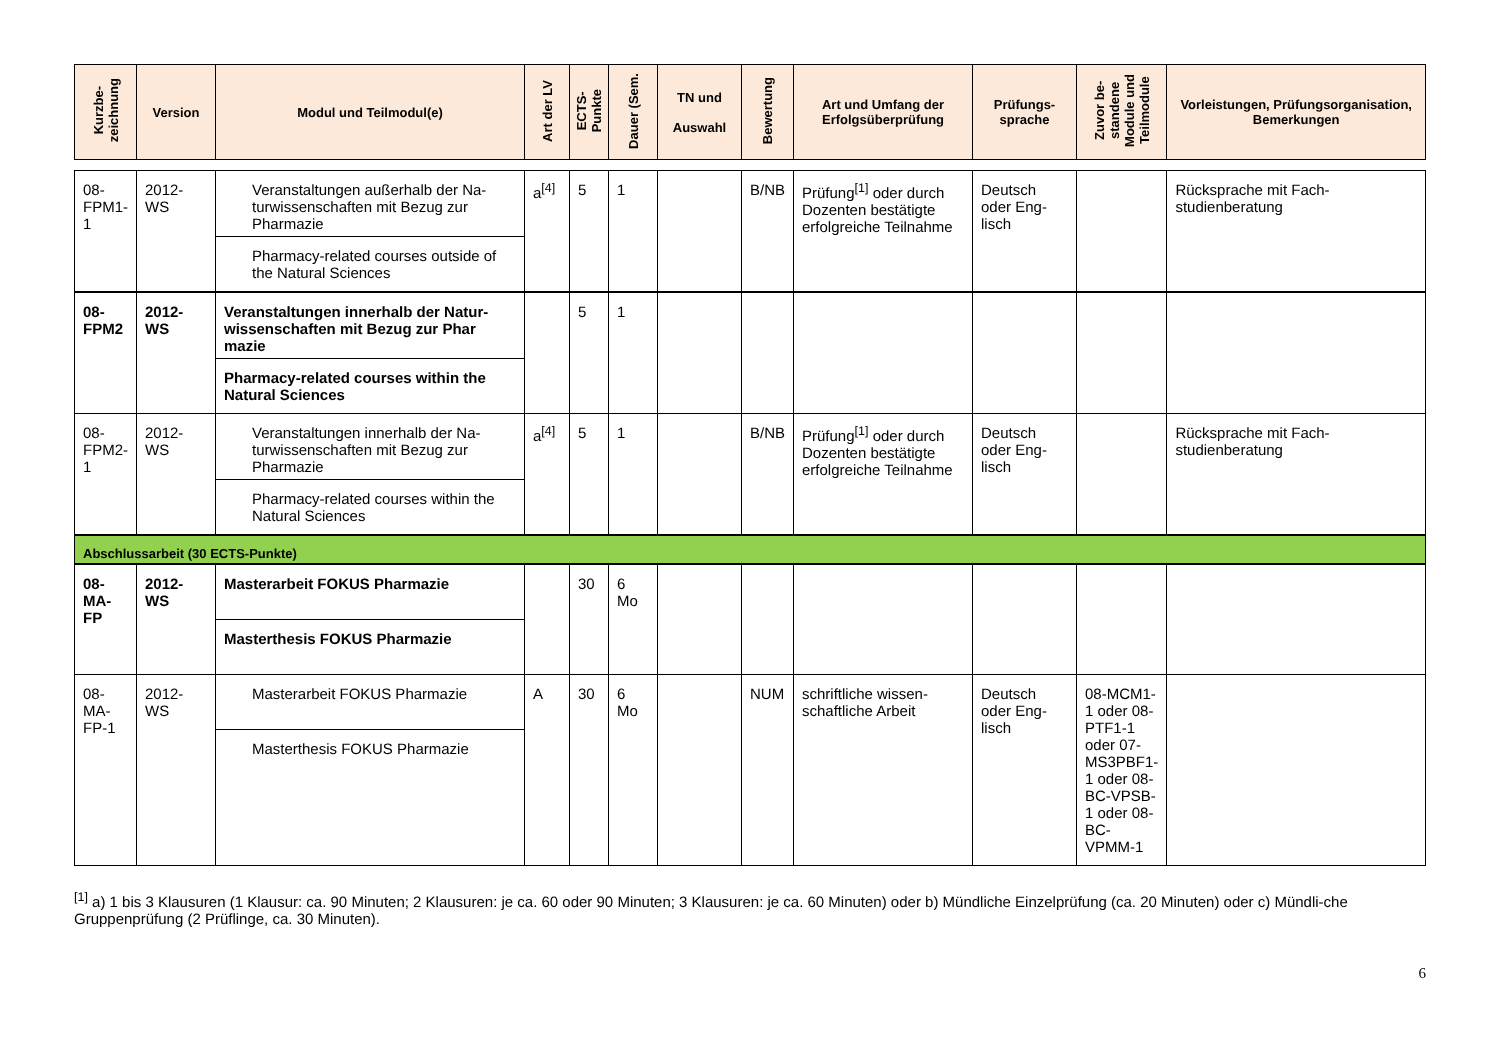| Kurzbe- zeichnung | Version | Modul und Teilmodul(e) | Art der LV | ECTS- Punkte | Dauer (Sem. | TN und Auswahl | Bewertung | Art und Umfang der Erfolgsüberprüfung | Prüfungs- sprache | Zuvor be- standene Module und Teilmodule | Vorleistungen, Prüfungsorganisation, Bemerkungen |
| --- | --- | --- | --- | --- | --- | --- | --- | --- | --- | --- | --- |
| 08- FPM1- 1 | 2012-WS | Veranstaltungen außerhalb der Na-turwissenschaften mit Bezug zur Pharmazie Pharmacy-related courses outside of the Natural Sciences | a<sup>[4]</sup> | 5 | 1 | | B/NB | Prüfung<sup>[1]</sup> oder durch Dozenten bestätigte erfolgreiche Teilnahme | Deutsch oder Eng-lisch | | Rücksprache mit Fach-studienberatung |
| 08- FPM2 | 2012-WS | Veranstaltungen innerhalb der Natur-wissenschaften mit Bezug zur Phar mazie Pharmacy-related courses within the Natural Sciences | | 5 | 1 | | | | | | |
| 08- FPM2- 1 | 2012-WS | Veranstaltungen innerhalb der Na-turwissenschaften mit Bezug zur Pharmazie Pharmacy-related courses within the Natural Sciences | a<sup>[4]</sup> | 5 | 1 | | B/NB | Prüfung<sup>[1]</sup> oder durch Dozenten bestätigte erfolgreiche Teilnahme | Deutsch oder Eng-lisch | | Rücksprache mit Fach-studienberatung |
| Abschlussarbeit (30 ECTS-Punkte) | | | | | | | | | | | |
| 08- MA- FP | 2012-WS | Masterarbeit FOKUS Pharmazie Masterthesis FOKUS Pharmazie | | 30 | 6 Mo | | | | | | |
| 08- MA- FP-1 | 2012-WS | Masterarbeit FOKUS Pharmazie Masterthesis FOKUS Pharmazie | A | 30 | 6 Mo | | NUM | schriftliche wissen-schaftliche Arbeit | Deutsch oder Eng-lisch | 08-MCM1-1 oder 08-PTF1-1 oder 07-MS3PBF1-1 oder 08-BC-VPSB-1 oder 08-BC-VPMM-1 | |
<sup>[1]</sup> a) 1 bis 3 Klausuren (1 Klausur: ca. 90 Minuten; 2 Klausuren: je ca. 60 oder 90 Minuten; 3 Klausuren: je ca. 60 Minuten) oder b) Mündliche Einzelprüfung (ca. 20 Minuten) oder c) Mündli-che Gruppenprüfung (2 Prüflinge, ca. 30 Minuten).
6